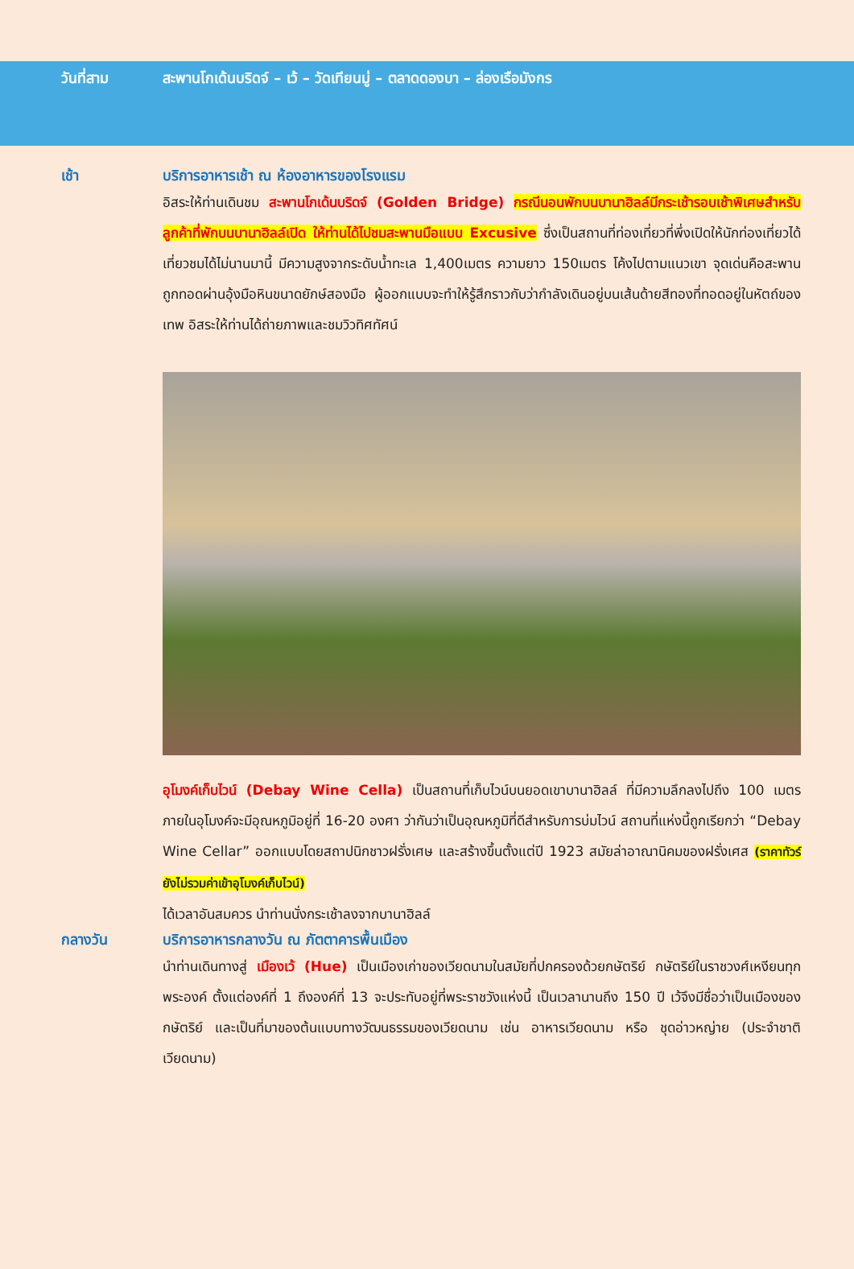วันที่สาม สะพานโกเด้นบริดจ์ – เว้ – วัดเทียนมู่ – ตลาดดองบา – ล่องเรือมังกร
เช้า บริการอาหารเช้า ณ ห้องอาหารของโรงแรม
อิสระให้ท่านเดินชม สะพานโกเด้นบริดจ์ (Golden Bridge) กรณีนอนพักบนบานาฮิลล์มีกระเช้ารอบเช้าพิเศษสำหรับลูกค้าที่พักบนบานาฮิลล์เปิด ให้ท่านได้ไปชมสะพานมือแบบ Excusive ซึ่งเป็นสถานที่ท่องเที่ยวที่พึ่งเปิดให้นักท่องเที่ยวได้เที่ยวชมได้ไม่นานมานี้ มีความสูงจากระดับน้ำทะเล 1,400เมตร ความยาว 150เมตร โค้งไปตามแนวเขา จุดเด่นคือสะพานถูกทอดผ่านอุ้งมือหินขนาดยักษ์สองมือ ผู้ออกแบบจะทำให้รู้สึกราวกับว่ากำลังเดินอยู่บนเส้นด้ายสีทองที่ทอดอยู่ในหัตถ์ของเทพ อิสระให้ท่านได้ถ่ายภาพและชมวิวทิศทัศน์
อุโมงค์เก็บไวน์ (Debay Wine Cella) เป็นสถานที่เก็บไวน์บนยอดเขาบานาฮิลล์ ที่มีความลึกลงไปถึง 100 เมตร ภายในอุโมงค์จะมีอุณหภูมิอยู่ที่ 16-20 องศา ว่ากันว่าเป็นอุณหภูมิที่ดีสำหรับการบ่มไวน์ สถานที่แห่งนี้ถูกเรียกว่า “Debay Wine Cellar” ออกแบบโดยสถาปนิกชาวฝรั่งเศษ และสร้างขึ้นตั้งแต่ปี 1923 สมัยล่าอาณานิคมของฝรั่งเศส (ราคาทัวร์ยังไม่รวมค่าเข้าอุโมงค์เก็บไวน์)
ได้เวลาอันสมควร นำท่านนั่งกระเช้าลงจากบานาฮิลล์
กลางวัน บริการอาหารกลางวัน ณ ภัตตาคารพื้นเมือง
นำท่านเดินทางสู่ เมืองเว้ (Hue) เป็นเมืองเก่าของเวียดนามในสมัยที่ปกครองด้วยกษัตริย์ กษัตริย์ในราชวงศ์เหงียนทุกพระองค์ ตั้งแต่องค์ที่ 1 ถึงองค์ที่ 13 จะประทับอยู่ที่พระราชวังแห่งนี้ เป็นเวลานานถึง 150 ปี เว้จึงมีชื่อว่าเป็นเมืองของกษัตริย์ และเป็นที่มาของต้นแบบทางวัฒนธรรมของเวียดนาม เช่น อาหารเวียดนาม หรือ ชุดอ่าวหญ่าย (ประจำชาติเวียดนาม)